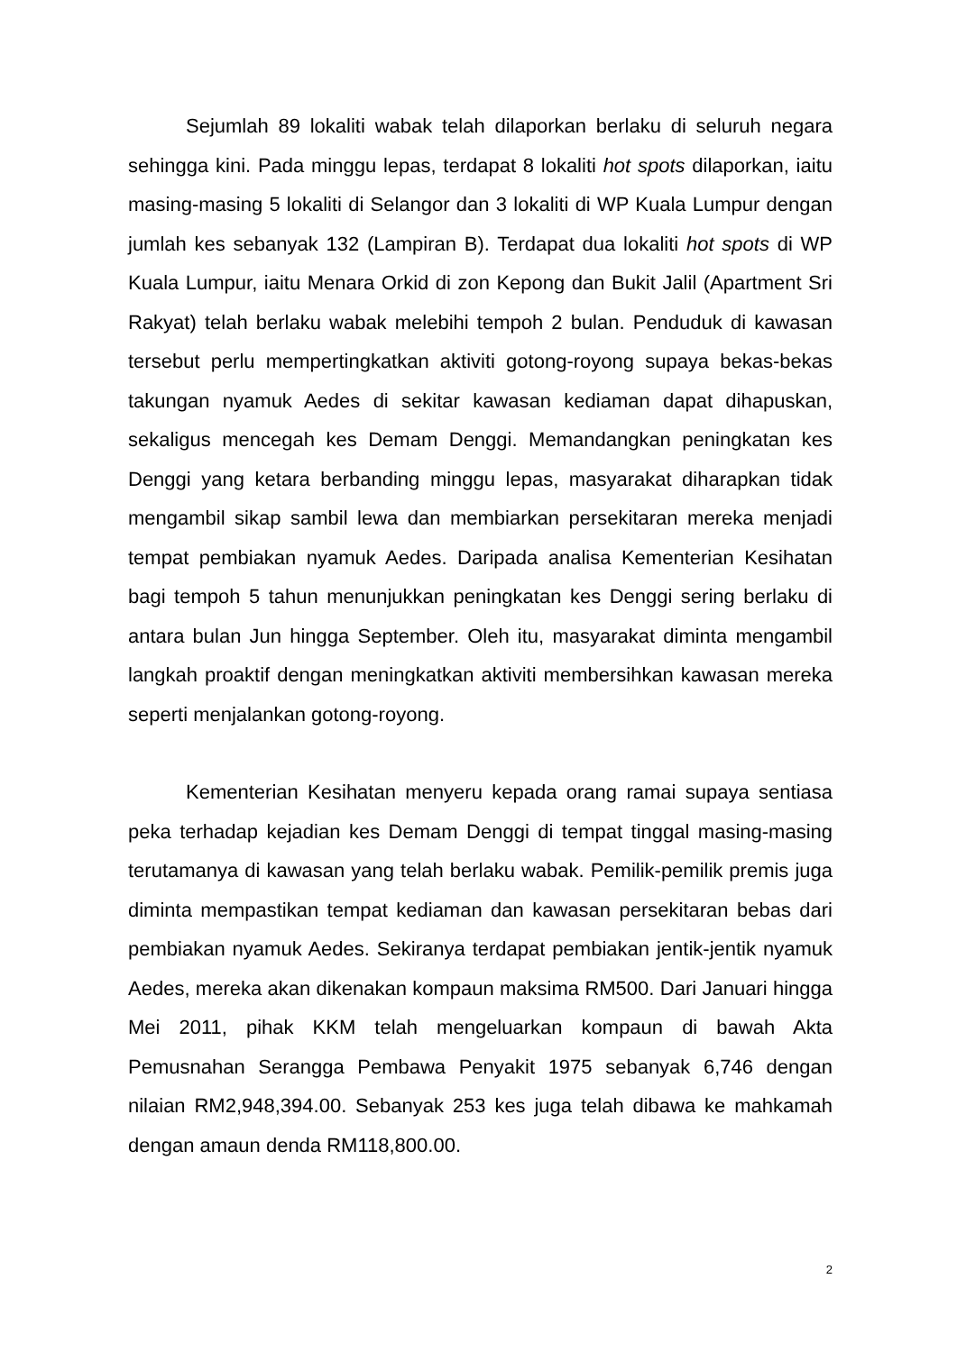Sejumlah 89 lokaliti wabak telah dilaporkan berlaku di seluruh negara sehingga kini. Pada minggu lepas, terdapat 8 lokaliti hot spots dilaporkan, iaitu masing-masing 5 lokaliti di Selangor dan 3 lokaliti di WP Kuala Lumpur dengan jumlah kes sebanyak 132 (Lampiran B). Terdapat dua lokaliti hot spots di WP Kuala Lumpur, iaitu Menara Orkid di zon Kepong dan Bukit Jalil (Apartment Sri Rakyat) telah berlaku wabak melebihi tempoh 2 bulan. Penduduk di kawasan tersebut perlu mempertingkatkan aktiviti gotong-royong supaya bekas-bekas takungan nyamuk Aedes di sekitar kawasan kediaman dapat dihapuskan, sekaligus mencegah kes Demam Denggi. Memandangkan peningkatan kes Denggi yang ketara berbanding minggu lepas, masyarakat diharapkan tidak mengambil sikap sambil lewa dan membiarkan persekitaran mereka menjadi tempat pembiakan nyamuk Aedes. Daripada analisa Kementerian Kesihatan bagi tempoh 5 tahun menunjukkan peningkatan kes Denggi sering berlaku di antara bulan Jun hingga September. Oleh itu, masyarakat diminta mengambil langkah proaktif dengan meningkatkan aktiviti membersihkan kawasan mereka seperti menjalankan gotong-royong.
Kementerian Kesihatan menyeru kepada orang ramai supaya sentiasa peka terhadap kejadian kes Demam Denggi di tempat tinggal masing-masing terutamanya di kawasan yang telah berlaku wabak. Pemilik-pemilik premis juga diminta mempastikan tempat kediaman dan kawasan persekitaran bebas dari pembiakan nyamuk Aedes. Sekiranya terdapat pembiakan jentik-jentik nyamuk Aedes, mereka akan dikenakan kompaun maksima RM500. Dari Januari hingga Mei 2011, pihak KKM telah mengeluarkan kompaun di bawah Akta Pemusnahan Serangga Pembawa Penyakit 1975 sebanyak 6,746 dengan nilaian RM2,948,394.00. Sebanyak 253 kes juga telah dibawa ke mahkamah dengan amaun denda RM118,800.00.
2